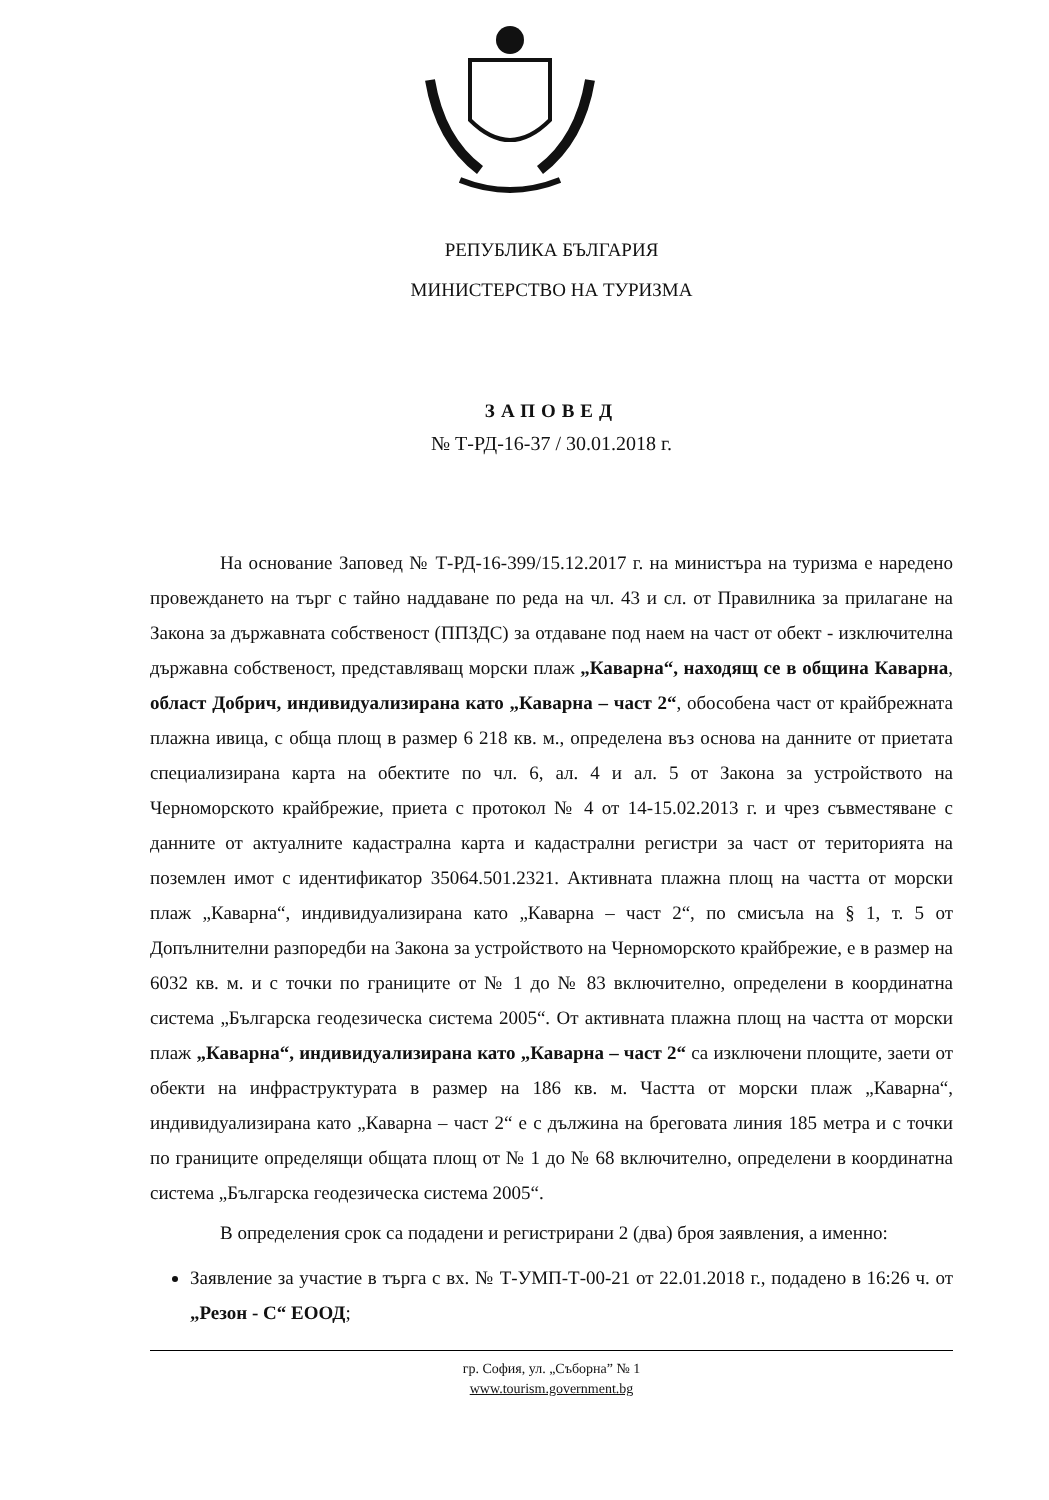РЕПУБЛИКА БЪЛГАРИЯ
МИНИСТЕРСТВО НА ТУРИЗМА
ЗАПОВЕД
№ Т-РД-16-37 / 30.01.2018 г.
На основание Заповед № Т-РД-16-399/15.12.2017 г. на министъра на туризма е наредено провеждането на търг с тайно наддаване по реда на чл. 43 и сл. от Правилника за прилагане на Закона за държавната собственост (ППЗДС) за отдаване под наем на част от обект - изключителна държавна собственост, представляващ морски плаж „Каварна“, находящ се в община Каварна, област Добрич, индивидуализирана като „Каварна – част 2“, обособена част от крайбрежната плажна ивица, с обща площ в размер 6 218 кв. м., определена въз основа на данните от приетата специализирана карта на обектите по чл. 6, ал. 4 и ал. 5 от Закона за устройството на Черноморското крайбрежие, приета с протокол № 4 от 14-15.02.2013 г. и чрез съвместяване с данните от актуалните кадастрална карта и кадастрални регистри за част от територията на поземлен имот с идентификатор 35064.501.2321. Активната плажна площ на частта от морски плаж „Каварна“, индивидуализирана като „Каварна – част 2“, по смисъла на § 1, т. 5 от Допълнителни разпоредби на Закона за устройството на Черноморското крайбрежие, е в размер на 6032 кв. м. и с точки по границите от № 1 до № 83 включително, определени в координатна система „Българска геодезическа система 2005“. От активната плажна площ на частта от морски плаж „Каварна“, индивидуализирана като „Каварна – част 2“ са изключени площите, заети от обекти на инфраструктурата в размер на 186 кв. м. Частта от морски плаж „Каварна“, индивидуализирана като „Каварна – част 2“ е с дължина на бреговата линия 185 метра и с точки по границите определящи общата площ от № 1 до № 68 включително, определени в координатна система „Българска геодезическа система 2005“.
В определения срок са подадени и регистрирани 2 (два) броя заявления, а именно:
Заявление за участие в търга с вх. № Т-УМП-Т-00-21 от 22.01.2018 г., подадено в 16:26 ч. от „Резон - С“ ЕООД;
гр. София, ул. „Съборна” № 1
www.tourism.government.bg